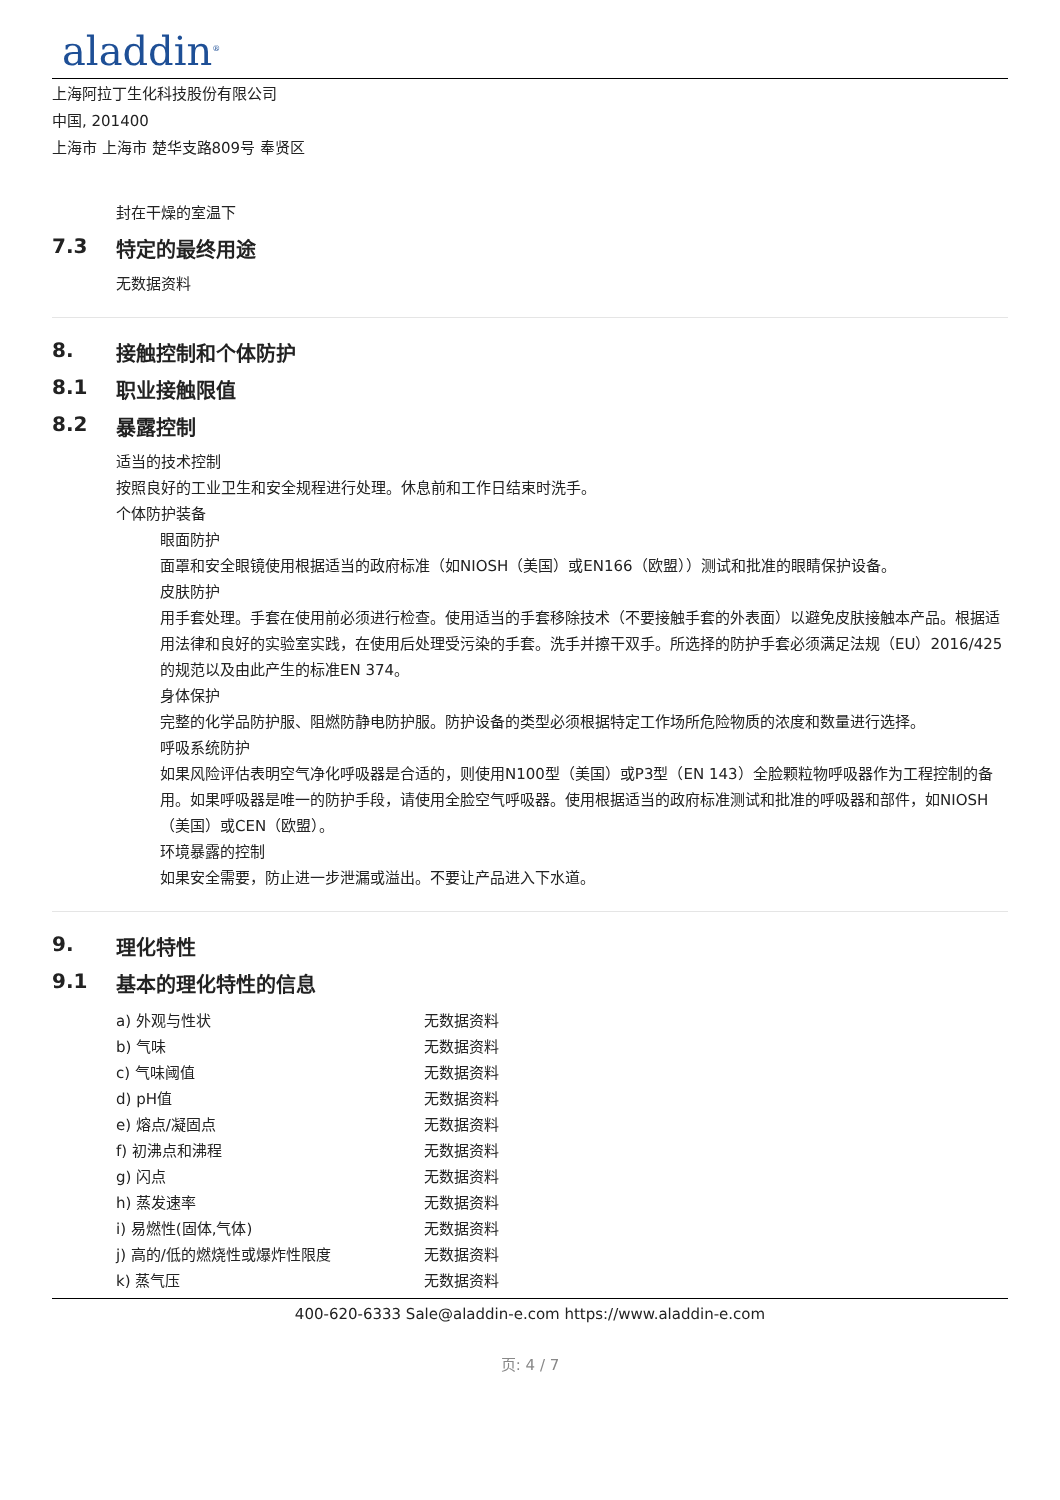aladdin<sup>®</sup>
上海阿拉丁生化科技股份有限公司
中国, 201400
上海市 上海市 楚华支路809号 奉贤区
封在干燥的室温下
7.3 特定的最终用途
无数据资料
8. 接触控制和个体防护
8.1 职业接触限值
8.2 暴露控制
适当的技术控制
按照良好的工业卫生和安全规程进行处理。休息前和工作日结束时洗手。
个体防护装备
眼面防护
面罩和安全眼镜使用根据适当的政府标准（如NIOSH（美国）或EN166（欧盟））测试和批准的眼睛保护设备。
皮肤防护
用手套处理。手套在使用前必须进行检查。使用适当的手套移除技术（不要接触手套的外表面）以避免皮肤接触本产品。根据适用法律和良好的实验室实践，在使用后处理受污染的手套。洗手并擦干双手。所选择的防护手套必须满足法规（EU）2016/425的规范以及由此产生的标准EN 374。
身体保护
完整的化学品防护服、阻燃防静电防护服。防护设备的类型必须根据特定工作场所危险物质的浓度和数量进行选择。
呼吸系统防护
如果风险评估表明空气净化呼吸器是合适的，则使用N100型（美国）或P3型（EN 143）全脸颗粒物呼吸器作为工程控制的备用。如果呼吸器是唯一的防护手段，请使用全脸空气呼吸器。使用根据适当的政府标准测试和批准的呼吸器和部件，如NIOSH（美国）或CEN（欧盟）。
环境暴露的控制
如果安全需要，防止进一步泄漏或溢出。不要让产品进入下水道。
9. 理化特性
9.1 基本的理化特性的信息
| a) 外观与性状 | 无数据资料 |
| b) 气味 | 无数据资料 |
| c) 气味阈值 | 无数据资料 |
| d) pH值 | 无数据资料 |
| e) 熔点/凝固点 | 无数据资料 |
| f) 初沸点和沸程 | 无数据资料 |
| g) 闪点 | 无数据资料 |
| h) 蒸发速率 | 无数据资料 |
| i) 易燃性(固体,气体) | 无数据资料 |
| j) 高的/低的燃烧性或爆炸性限度 | 无数据资料 |
| k) 蒸气压 | 无数据资料 |
400-620-6333 Sale@aladdin-e.com https://www.aladdin-e.com
页: 4 / 7